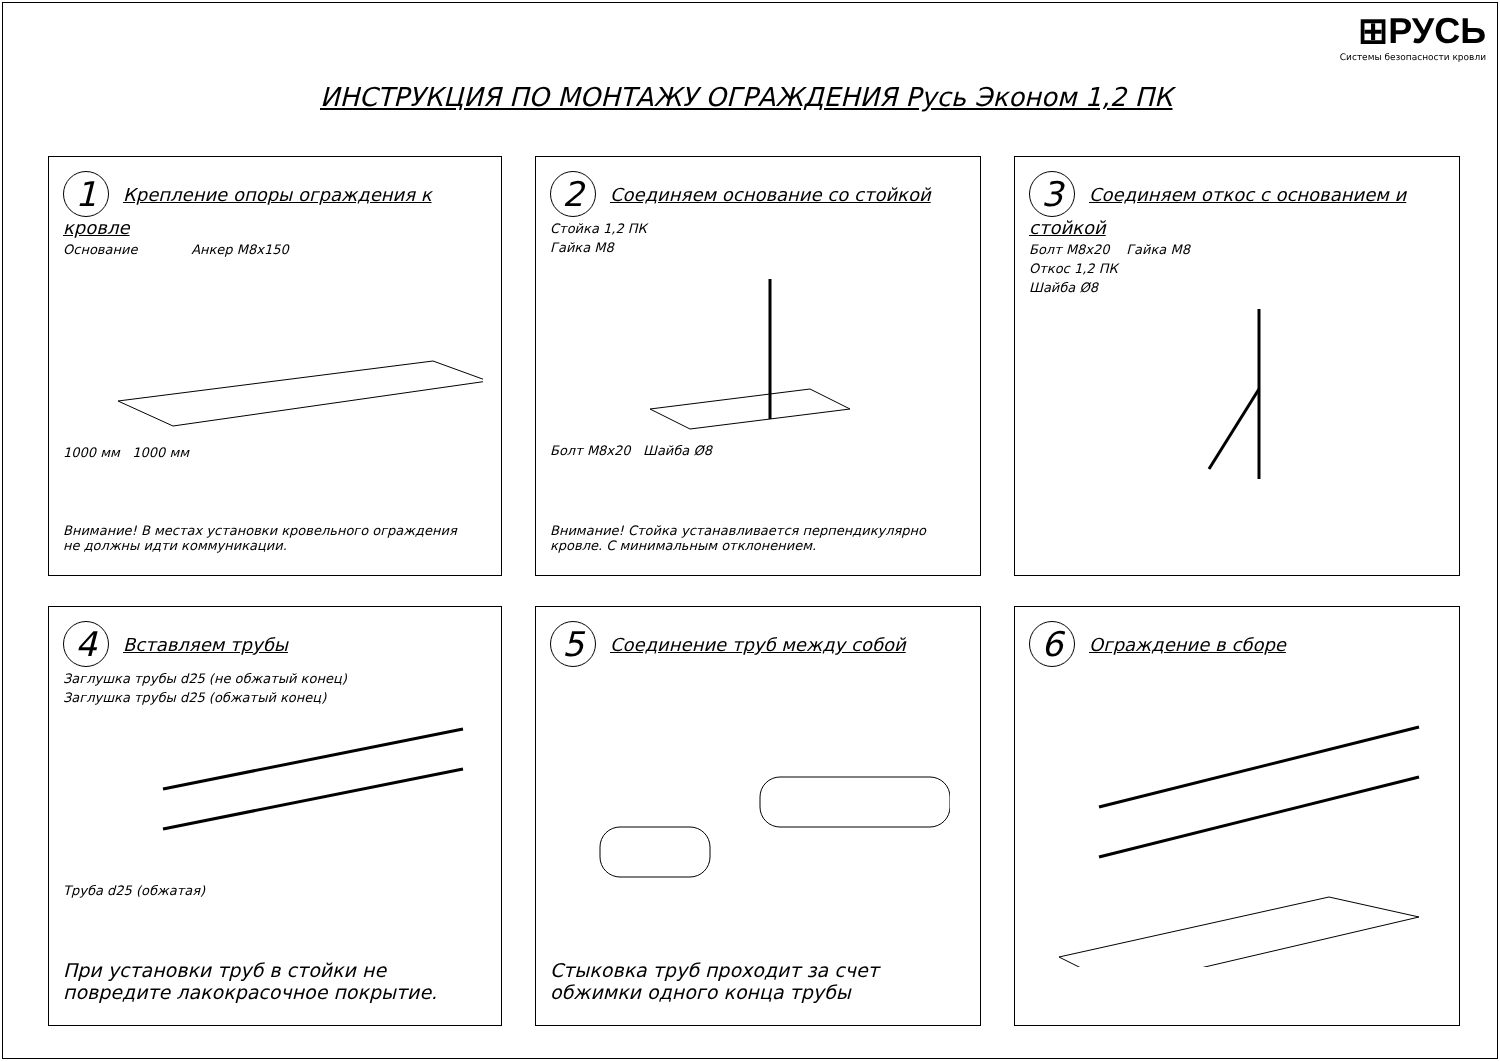⊞РУСЬ
Системы безопасности кровли
ИНСТРУКЦИЯ ПО МОНТАЖУ ОГРАЖДЕНИЯ Русь Эконом 1,2 ПК
1 Крепление опоры ограждения к кровле
Основание Анкер М8х150
1000 мм 1000 мм
Внимание! В местах установки кровельного ограждения не должны идти коммуникации.
2 Соединяем основание со стойкой
Стойка 1,2 ПК
Гайка М8
Болт М8х20 Шайба Ø8
Внимание! Стойка устанавливается перпендикулярно кровле. С минимальным отклонением.
3 Соединяем откос с основанием и стойкой
Болт М8х20 Гайка М8
Откос 1,2 ПК
Шайба Ø8
4 Вставляем трубы
Заглушка трубы d25 (не обжатый конец)
Заглушка трубы d25 (обжатый конец)
Труба d25 (обжатая)
При установки труб в стойки не повредите лакокрасочное покрытие.
5 Соединение труб между собой
Стыковка труб проходит за счет обжимки одного конца трубы
6 Ограждение в сборе